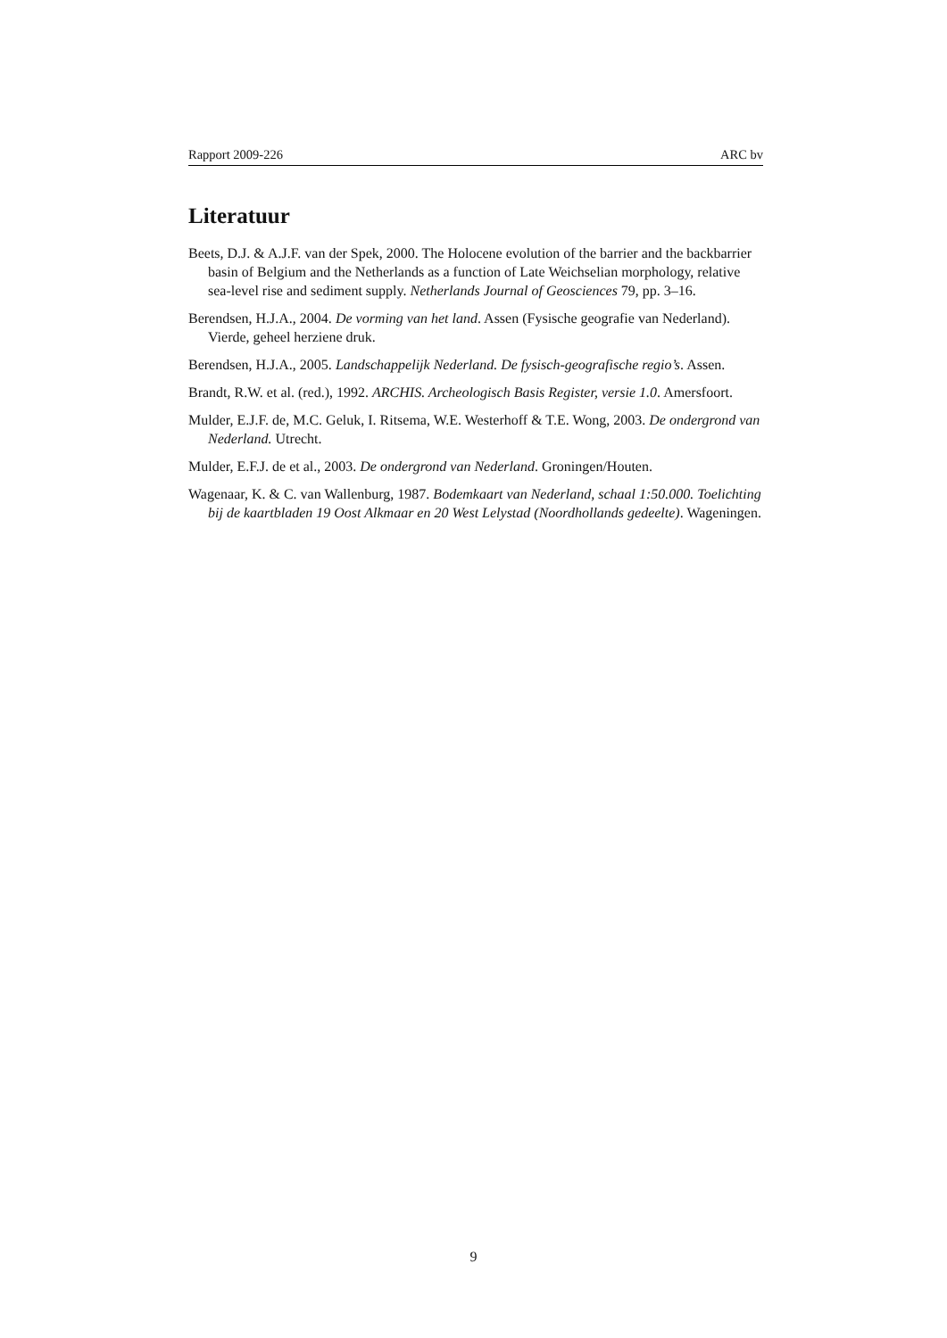Rapport 2009-226 ARC bv
Literatuur
Beets, D.J. & A.J.F. van der Spek, 2000. The Holocene evolution of the barrier and the backbarrier basin of Belgium and the Netherlands as a function of Late Weichselian morphology, relative sea-level rise and sediment supply. Netherlands Journal of Geosciences 79, pp. 3–16.
Berendsen, H.J.A., 2004. De vorming van het land. Assen (Fysische geografie van Nederland). Vierde, geheel herziene druk.
Berendsen, H.J.A., 2005. Landschappelijk Nederland. De fysisch-geografische regio’s. Assen.
Brandt, R.W. et al. (red.), 1992. ARCHIS. Archeologisch Basis Register, versie 1.0. Amersfoort.
Mulder, E.J.F. de, M.C. Geluk, I. Ritsema, W.E. Westerhoff & T.E. Wong, 2003. De ondergrond van Nederland. Utrecht.
Mulder, E.F.J. de et al., 2003. De ondergrond van Nederland. Groningen/Houten.
Wagenaar, K. & C. van Wallenburg, 1987. Bodemkaart van Nederland, schaal 1:50.000. Toelichting bij de kaartbladen 19 Oost Alkmaar en 20 West Lelystad (Noordhollands gedeelte). Wageningen.
9